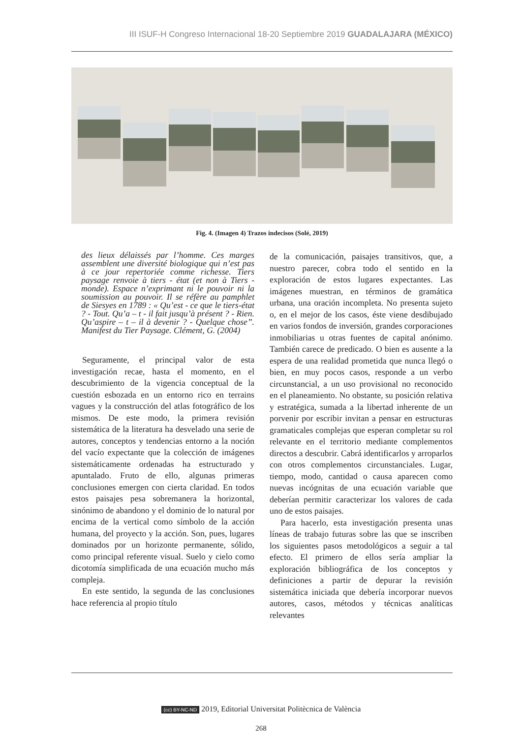III ISUF-H Congreso Internacional 18-20 Septiembre 2019 GUADALAJARA (MÉXICO)
Fig. 4. (Imagen 4) Trazos indecisos (Solé, 2019)
des lieux délaissés par l’homme. Ces marges assemblent une diversité biologique qui n’est pas à ce jour repertoriée comme richesse. Tiers paysage renvoie à tiers - état (et non à Tiers - monde). Espace n’exprimant ni le pouvoir ni la soumission au pouvoir. Il se réfère au pamphlet de Siesyes en 1789 : « Qu’est - ce que le tiers-état ? - Tout. Qu’a – t - il fait jusqu’à présent ? - Rien. Qu’aspire – t – il à devenir ? - Quelque chose”. Manifest du Tier Paysage. Clément, G. (2004)
Seguramente, el principal valor de esta investigación recae, hasta el momento, en el descubrimiento de la vigencia conceptual de la cuestión esbozada en un entorno rico en terrains vagues y la construcción del atlas fotográfico de los mismos. De este modo, la primera revisión sistemática de la literatura ha desvelado una serie de autores, conceptos y tendencias entorno a la noción del vacío expectante que la colección de imágenes sistemáticamente ordenadas ha estructurado y apuntalado. Fruto de ello, algunas primeras conclusiones emergen con cierta claridad. En todos estos paisajes pesa sobremanera la horizontal, sinónimo de abandono y el dominio de lo natural por encima de la vertical como símbolo de la acción humana, del proyecto y la acción. Son, pues, lugares dominados por un horizonte permanente, sólido, como principal referente visual. Suelo y cielo como dicotomía simplificada de una ecuación mucho más compleja.
En este sentido, la segunda de las conclusiones hace referencia al propio título
de la comunicación, paisajes transitivos, que, a nuestro parecer, cobra todo el sentido en la exploración de estos lugares expectantes. Las imágenes muestran, en términos de gramática urbana, una oración incompleta. No presenta sujeto o, en el mejor de los casos, éste viene desdibujado en varios fondos de inversión, grandes corporaciones inmobiliarias u otras fuentes de capital anónimo. También carece de predicado. O bien es ausente a la espera de una realidad prometida que nunca llegó o bien, en muy pocos casos, responde a un verbo circunstancial, a un uso provisional no reconocido en el planeamiento. No obstante, su posición relativa y estratégica, sumada a la libertad inherente de un porvenir por escribir invitan a pensar en estructuras gramaticales complejas que esperan completar su rol relevante en el territorio mediante complementos directos a descubrir. Cabrá identificarlos y arroparlos con otros complementos circunstanciales. Lugar, tiempo, modo, cantidad o causa aparecen como nuevas incógnitas de una ecuación variable que deberían permitir caracterizar los valores de cada uno de estos paisajes.
Para hacerlo, esta investigación presenta unas líneas de trabajo futuras sobre las que se inscriben los siguientes pasos metodológicos a seguir a tal efecto. El primero de ellos sería ampliar la exploración bibliográfica de los conceptos y definiciones a partir de depurar la revisión sistemática iniciada que debería incorporar nuevos autores, casos, métodos y técnicas analíticas relevantes
(cc) BY-NC-ND 2019, Editorial Universitat Politècnica de València
268